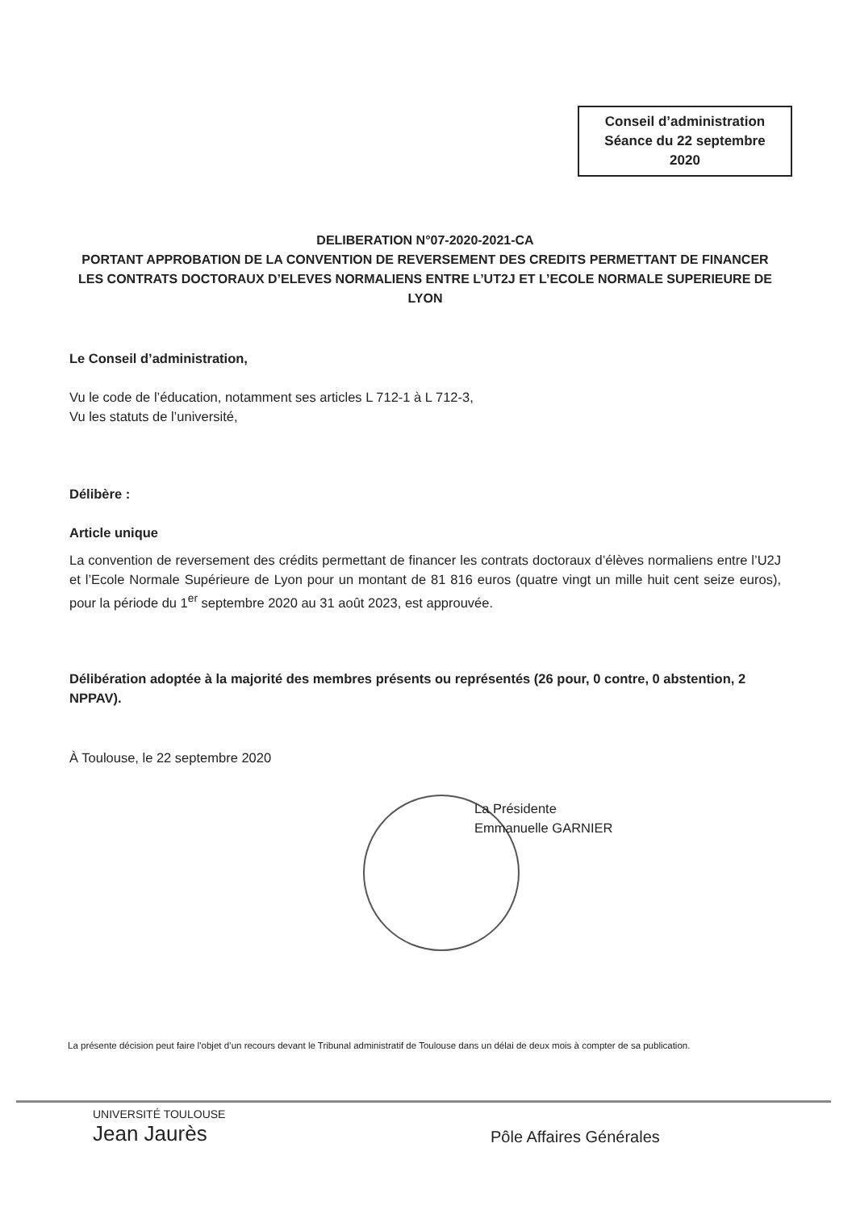Conseil d’administration
Séance du 22 septembre
2020
DELIBERATION N°07-2020-2021-CA
PORTANT APPROBATION DE LA CONVENTION DE REVERSEMENT DES CREDITS PERMETTANT DE FINANCER LES CONTRATS DOCTORAUX D’ELEVES NORMALIENS ENTRE L’UT2J ET L’ECOLE NORMALE SUPERIEURE DE LYON
Le Conseil d’administration,
Vu le code de l’éducation, notamment ses articles L 712-1 à L 712-3,
Vu les statuts de l’université,
Délibère :
Article unique
La convention de reversement des crédits permettant de financer les contrats doctoraux d’élèves normaliens entre l’U2J et l’Ecole Normale Supérieure de Lyon pour un montant de 81 816 euros (quatre vingt un mille huit cent seize euros), pour la période du 1<sup>er</sup> septembre 2020 au 31 août 2023, est approuvée.
Délibération adoptée à la majorité des membres présents ou représentés (26 pour, 0 contre, 0 abstention, 2 NPPAV).
À Toulouse, le 22 septembre 2020
La Présidente
Emmanuelle GARNIER
La présente décision peut faire l’objet d’un recours devant le Tribunal administratif de Toulouse dans un délai de deux mois à compter de sa publication.
UNIVERSITÉ TOULOUSE
Jean Jaurès
Pôle Affaires Générales